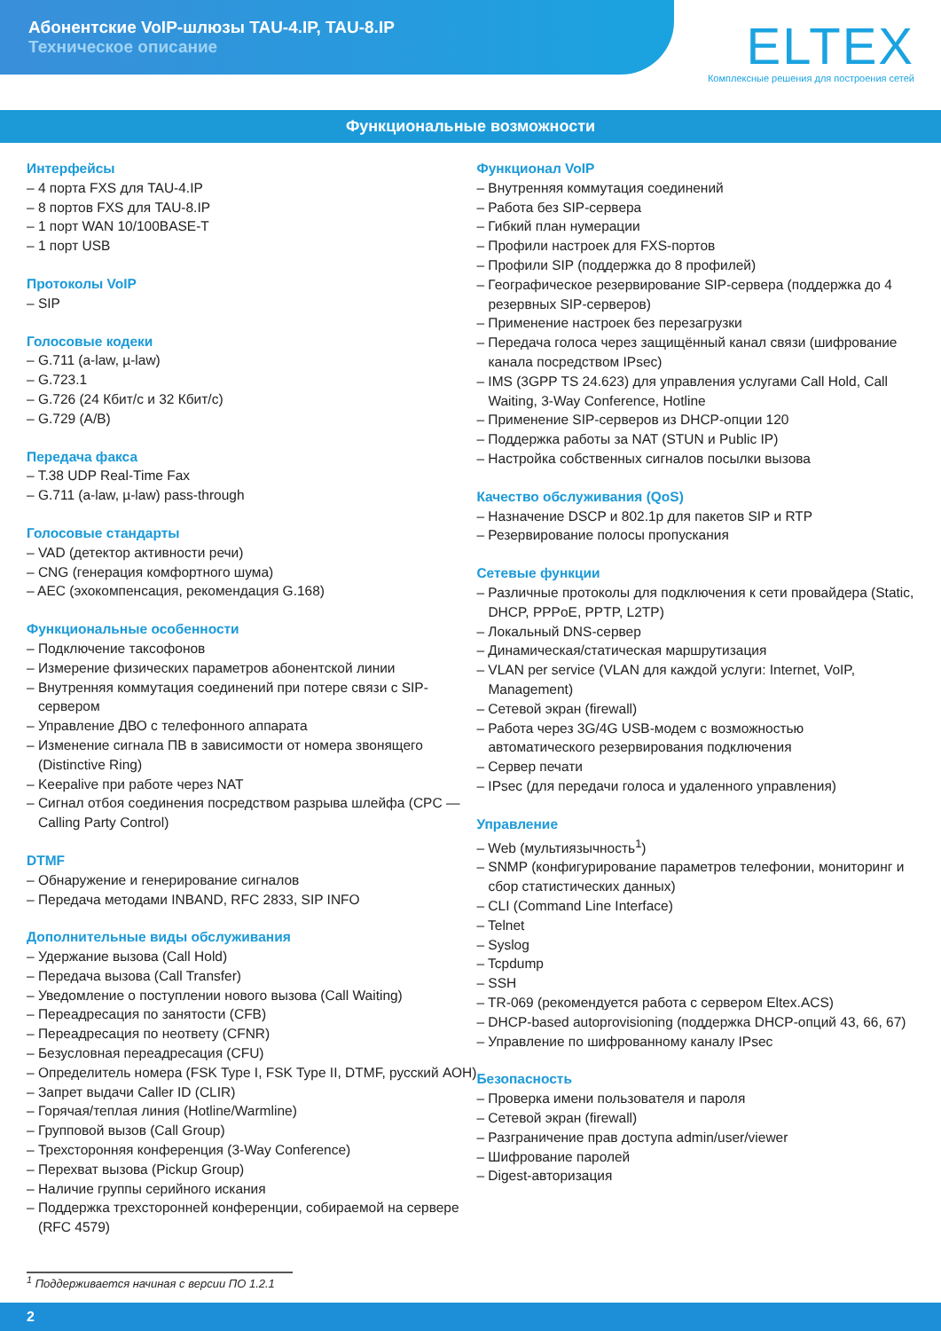Абонентские VoIP-шлюзы TAU-4.IP, TAU-8.IP
Техническое описание
ELTEX
Комплексные решения для построения сетей
Функциональные возможности
Интерфейсы
– 4 порта FXS для TAU-4.IP
– 8 портов FXS для TAU-8.IP
– 1 порт WAN 10/100BASE-T
– 1 порт USB
Протоколы VoIP
– SIP
Голосовые кодеки
– G.711 (a-law, µ-law)
– G.723.1
– G.726 (24 Кбит/с и 32 Кбит/с)
– G.729 (A/B)
Передача факса
– T.38 UDP Real-Time Fax
– G.711 (a-law, µ-law) pass-through
Голосовые стандарты
– VAD (детектор активности речи)
– CNG (генерация комфортного шума)
– AEC (эхокомпенсация, рекомендация G.168)
Функциональные особенности
– Подключение таксофонов
– Измерение физических параметров абонентской линии
– Внутренняя коммутация соединений при потере связи с SIP-сервером
– Управление ДВО с телефонного аппарата
– Изменение сигнала ПВ в зависимости от номера звонящего (Distinctive Ring)
– Keepalive при работе через NAT
– Сигнал отбоя соединения посредством разрыва шлейфа (CPC — Calling Party Control)
DTMF
– Обнаружение и генерирование сигналов
– Передача методами INBAND, RFC 2833, SIP INFO
Дополнительные виды обслуживания
– Удержание вызова (Call Hold)
– Передача вызова (Call Transfer)
– Уведомление о поступлении нового вызова (Call Waiting)
– Переадресация по занятости (CFB)
– Переадресация по неответу (CFNR)
– Безусловная переадресация (CFU)
– Определитель номера (FSK Type I, FSK Type II, DTMF, русский АОН)
– Запрет выдачи Caller ID (CLIR)
– Горячая/теплая линия (Hotline/Warmline)
– Групповой вызов (Call Group)
– Трехсторонняя конференция (3-Way Conference)
– Перехват вызова (Pickup Group)
– Наличие группы серийного искания
– Поддержка трехсторонней конференции, собираемой на сервере (RFC 4579)
Функционал VoIP
– Внутренняя коммутация соединений
– Работа без SIP-сервера
– Гибкий план нумерации
– Профили настроек для FXS-портов
– Профили SIP (поддержка до 8 профилей)
– Географическое резервирование SIP-сервера (поддержка до 4 резервных SIP-серверов)
– Применение настроек без перезагрузки
– Передача голоса через защищённый канал связи (шифрование канала посредством IPsec)
– IMS (3GPP TS 24.623) для управления услугами Call Hold, Call Waiting, 3-Way Conference, Hotline
– Применение SIP-серверов из DHCP-опции 120
– Поддержка работы за NAT (STUN и Public IP)
– Настройка собственных сигналов посылки вызова
Качество обслуживания (QoS)
– Назначение DSCP и 802.1p для пакетов SIP и RTP
– Резервирование полосы пропускания
Сетевые функции
– Различные протоколы для подключения к сети провайдера (Static, DHCP, PPPoE, PPTP, L2TP)
– Локальный DNS-сервер
– Динамическая/статическая маршрутизация
– VLAN per service (VLAN для каждой услуги: Internet, VoIP, Management)
– Сетевой экран (firewall)
– Работа через 3G/4G USB-модем с возможностью автоматического резервирования подключения
– Сервер печати
– IPsec (для передачи голоса и удаленного управления)
Управление
– Web (мультиязычность<sup>1</sup>)
– SNMP (конфигурирование параметров телефонии, мониторинг и сбор статистических данных)
– CLI (Command Line Interface)
– Telnet
– Syslog
– Tcpdump
– SSH
– TR-069 (рекомендуется работа с сервером Eltex.ACS)
– DHCP-based autoprovisioning (поддержка DHCP-опций 43, 66, 67)
– Управление по шифрованному каналу IPsec
Безопасность
– Проверка имени пользователя и пароля
– Сетевой экран (firewall)
– Разграничение прав доступа admin/user/viewer
– Шифрование паролей
– Digest-авторизация
<sup>1</sup> Поддерживается начиная с версии ПО 1.2.1
2